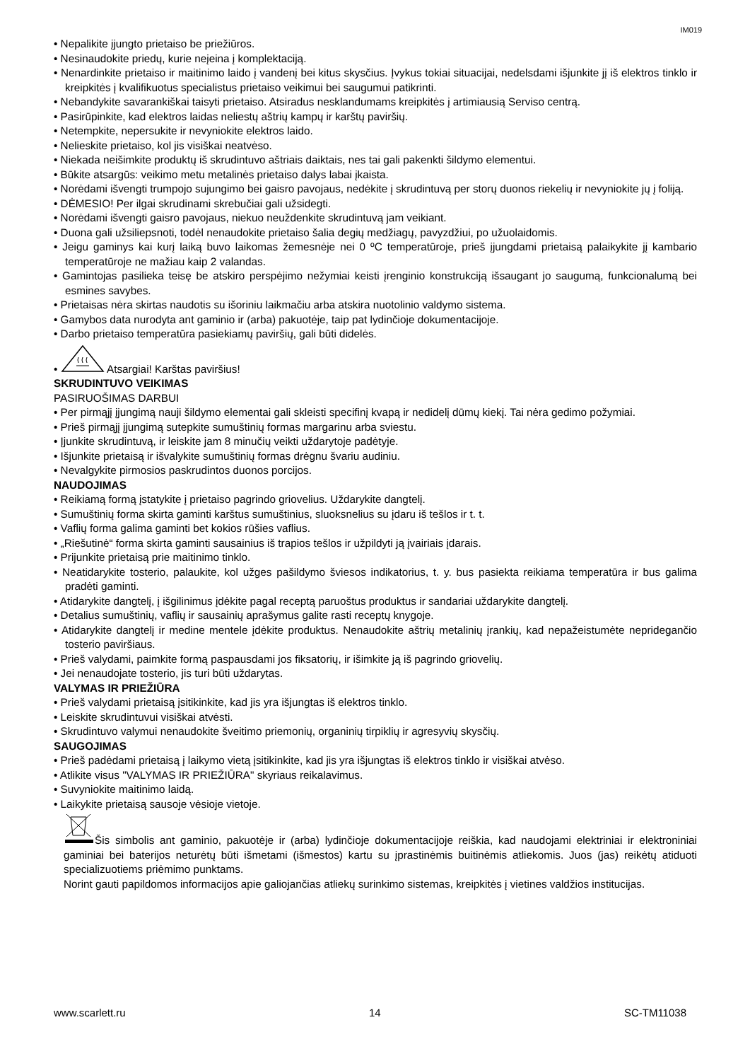IM019
• Nepalikite įjungto prietaiso be priežiūros.
• Nesinaudokite priedų, kurie neįeina į komplektaciją.
• Nenardinkite prietaiso ir maitinimo laido į vandenį bei kitus skysčius. Įvykus tokiai situacijai, nedelsdami išjunkite jį iš elektros tinklo ir kreipkitės į kvalifikuotus specialistus prietaiso veikimui bei saugumui patikrinti.
• Nebandykite savarankiškai taisyti prietaiso. Atsiradus nesklandumams kreipkitės į artimiausią Serviso centrą.
• Pasirūpinkite, kad elektros laidas neliestų aštrių kampų ir karštų paviršių.
• Netempkite, nepersukite ir nevyniokite elektros laido.
• Nelieskite prietaiso, kol jis visiškai neatvėso.
• Niekada neišimkite produktų iš skrudintuvo aštriais daiktais, nes tai gali pakenkti šildymo elementui.
• Būkite atsargūs: veikimo metu metalinės prietaiso dalys labai įkaista.
• Norėdami išvengti trumpojo sujungimo bei gaisro pavojaus, nedėkite į skrudintuvą per storų duonos riekelių ir nevyniokite jų į foliją.
• DĖMESIO! Per ilgai skrudinami skrebučiai gali užsidegti.
• Norėdami išvengti gaisro pavojaus, niekuo neuždenkite skrudintuvą jam veikiant.
• Duona gali užsiliepsnoti, todėl nenaudokite prietaiso šalia degių medžiagų, pavyzdžiui, po užuolaidomis.
• Jeigu gaminys kai kurį laiką buvo laikomas žemesnėje nei 0 ºC temperatūroje, prieš įjungdami prietaisą palaikykite jį kambario temperatūroje ne mažiau kaip 2 valandas.
• Gamintojas pasilieka teisę be atskiro perspėjimo nežymiai keisti įrenginio konstrukciją išsaugant jo saugumą, funkcionalumą bei esmines savybes.
• Prietaisas nėra skirtas naudotis su išoriniu laikmačiu arba atskira nuotolinio valdymo sistema.
• Gamybos data nurodyta ant gaminio ir (arba) pakuotėje, taip pat lydinčioje dokumentacijoje.
• Darbo prietaiso temperatūra pasiekiamų paviršių, gali būti didelės.
• Atsargiai! Karštas paviršius!
SKRUDINTUVO VEIKIMAS
PASIRUOŠIMAS DARBUI
• Per pirmąjį įjungimą nauji šildymo elementai gali skleisti specifinį kvapą ir nedidelį dūmų kiekį. Tai nėra gedimo požymiai.
• Prieš pirmąjį įjungimą sutepkite sumuštinių formas margarinu arba sviestu.
• Įjunkite skrudintuvą, ir leiskite jam 8 minučių veikti uždarytoje padėtyje.
• Išjunkite prietaisą ir išvalykite sumuštinių formas drėgnu švariu audiniu.
• Nevalgykite pirmosios paskrudintos duonos porcijos.
NAUDOJIMAS
• Reikiamą formą įstatykite į prietaiso pagrindo griovelius. Uždarykite dangtelį.
• Sumuštinių forma skirta gaminti karštus sumuštinius, sluoksnelius su įdaru iš tešlos ir t. t.
• Vaflių forma galima gaminti bet kokios rūšies vaflius.
• „Riešutinė“ forma skirta gaminti sausainius iš trapios tešlos ir užpildyti ją įvairiais įdarais.
• Prijunkite prietaisą prie maitinimo tinklo.
• Neatidarykite tosterio, palaukite, kol užges pašildymo šviesos indikatorius, t. y. bus pasiekta reikiama temperatūra ir bus galima pradėti gaminti.
• Atidarykite dangtelį, į išgilinimus įdėkite pagal receptą paruoštus produktus ir sandariai uždarykite dangtelį.
• Detalius sumuštinių, vaflių ir sausainių aprašymus galite rasti receptų knygoje.
• Atidarykite dangtelį ir medine mentele įdėkite produktus. Nenaudokite aštrių metalinių įrankių, kad nepažeistumėte nepridegančio tosterio paviršiaus.
• Prieš valydami, paimkite formą paspausdami jos fiksatorių, ir išimkite ją iš pagrindo griovelių.
• Jei nenaudojate tosterio, jis turi būti uždarytas.
VALYMAS IR PRIEŽIŪRA
• Prieš valydami prietaisą įsitikinkite, kad jis yra išjungtas iš elektros tinklo.
• Leiskite skrudintuvui visiškai atvėsti.
• Skrudintuvo valymui nenaudokite šveitimo priemonių, organinių tirpiklių ir agresyvių skysčių.
SAUGOJIMAS
• Prieš padėdami prietaisą į laikymo vietą įsitikinkite, kad jis yra išjungtas iš elektros tinklo ir visiškai atvėso.
• Atlikite visus "VALYMAS IR PRIEŽIŪRA" skyriaus reikalavimus.
• Suvyniokite maitinimo laidą.
• Laikykite prietaisą sausoje vėsioje vietoje.
Šis simbolis ant gaminio, pakuotėje ir (arba) lydinčioje dokumentacijoje reiškia, kad naudojami elektriniai ir elektroniniai gaminiai bei baterijos neturėtų būti išmetami (išmestos) kartu su įprastinėmis buitinėmis atliekomis. Juos (jas) reikėtų atiduoti specializuotiems priėmimo punktams.
Norint gauti papildomos informacijos apie galiojančias atliekų surinkimo sistemas, kreipkitės į vietines valdžios institucijas.
www.scarlett.ru 14 SC-TM11038